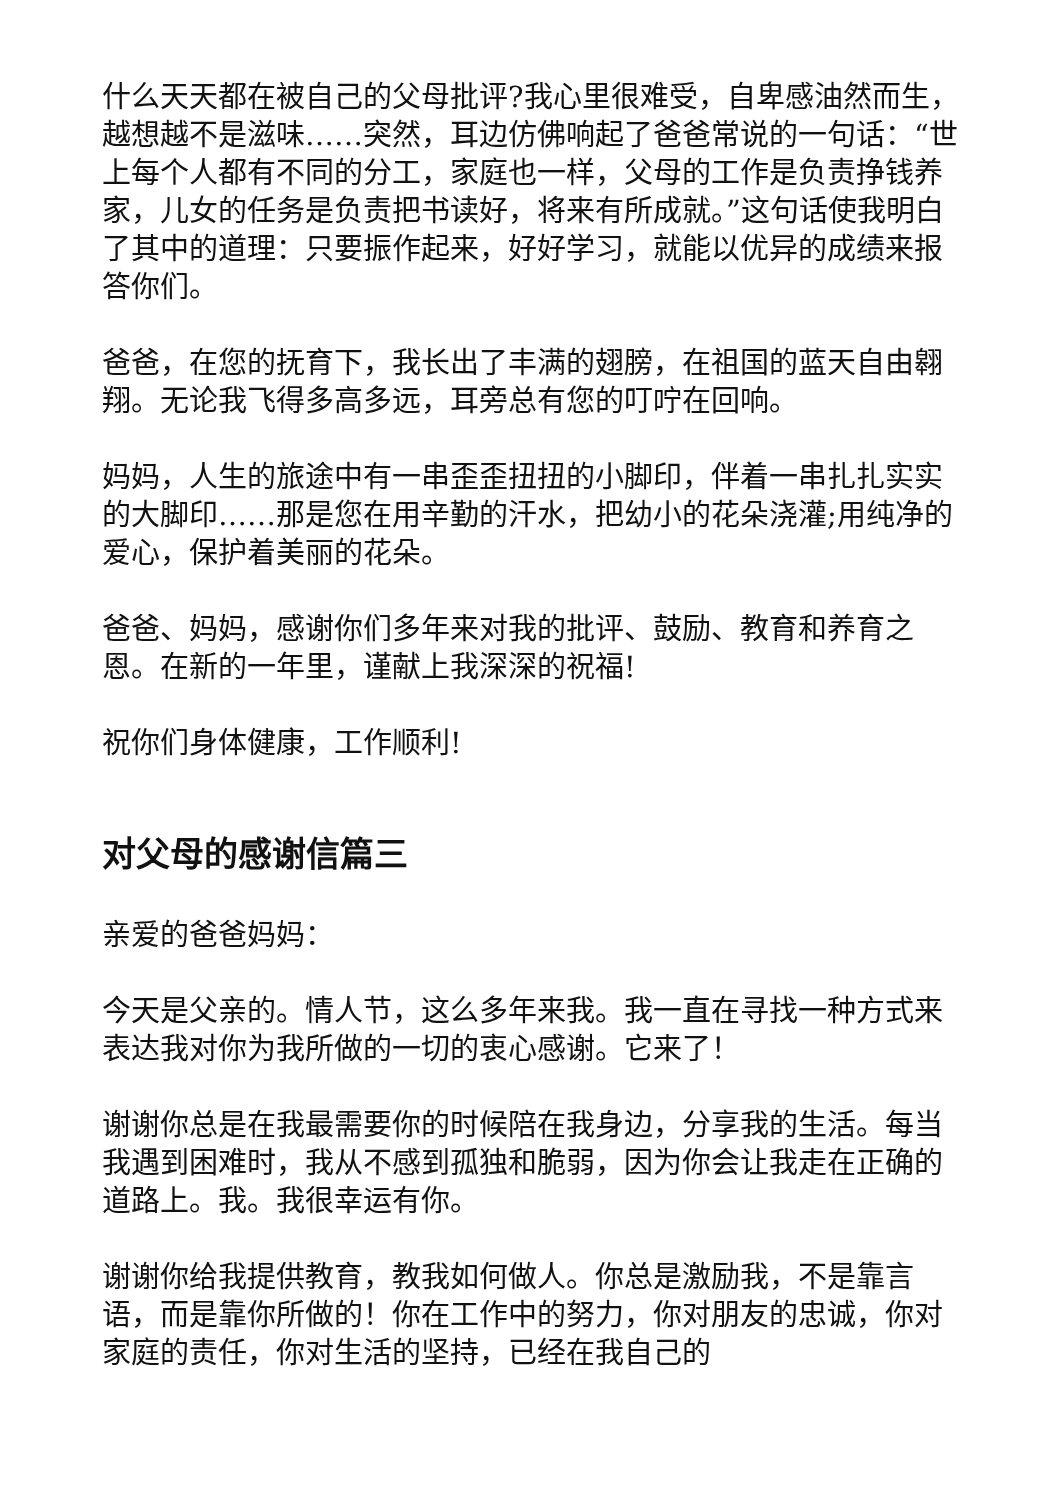什么天天都在被自己的父母批评?我心里很难受，自卑感油然而生，越想越不是滋味……突然，耳边仿佛响起了爸爸常说的一句话：“世上每个人都有不同的分工，家庭也一样，父母的工作是负责挣钱养家，儿女的任务是负责把书读好，将来有所成就。”这句话使我明白了其中的道理：只要振作起来，好好学习，就能以优异的成绩来报答你们。
爸爸，在您的抚育下，我长出了丰满的翅膀，在祖国的蓝天自由翱翔。无论我飞得多高多远，耳旁总有您的叮咛在回响。
妈妈，人生的旅途中有一串歪歪扭扭的小脚印，伴着一串扎扎实实的大脚印……那是您在用辛勤的汗水，把幼小的花朵浇灌;用纯净的爱心，保护着美丽的花朵。
爸爸、妈妈，感谢你们多年来对我的批评、鼓励、教育和养育之恩。在新的一年里，谨献上我深深的祝福!
祝你们身体健康，工作顺利!
对父母的感谢信篇三
亲爱的爸爸妈妈：
今天是父亲的。情人节，这么多年来我。我一直在寻找一种方式来表达我对你为我所做的一切的衷心感谢。它来了！
谢谢你总是在我最需要你的时候陪在我身边，分享我的生活。每当我遇到困难时，我从不感到孤独和脆弱，因为你会让我走在正确的道路上。我。我很幸运有你。
谢谢你给我提供教育，教我如何做人。你总是激励我，不是靠言语，而是靠你所做的！你在工作中的努力，你对朋友的忠诚，你对家庭的责任，你对生活的坚持，已经在我自己的